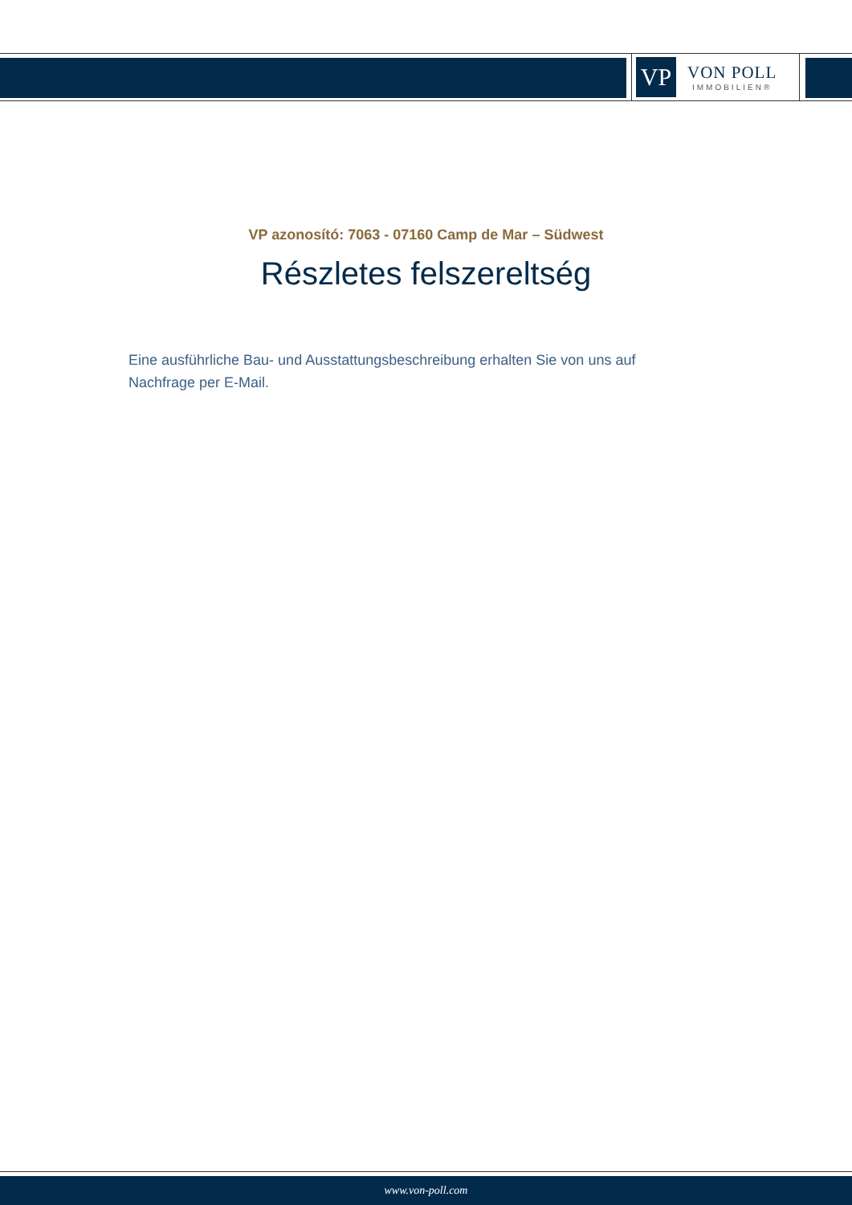VP
VON POLL
IMMOBILIEN®
VP azonosító: 7063 - 07160 Camp de Mar – Südwest
Részletes felszereltség
Eine ausführliche Bau- und Ausstattungsbeschreibung erhalten Sie von uns auf Nachfrage per E-Mail.
www.von-poll.com